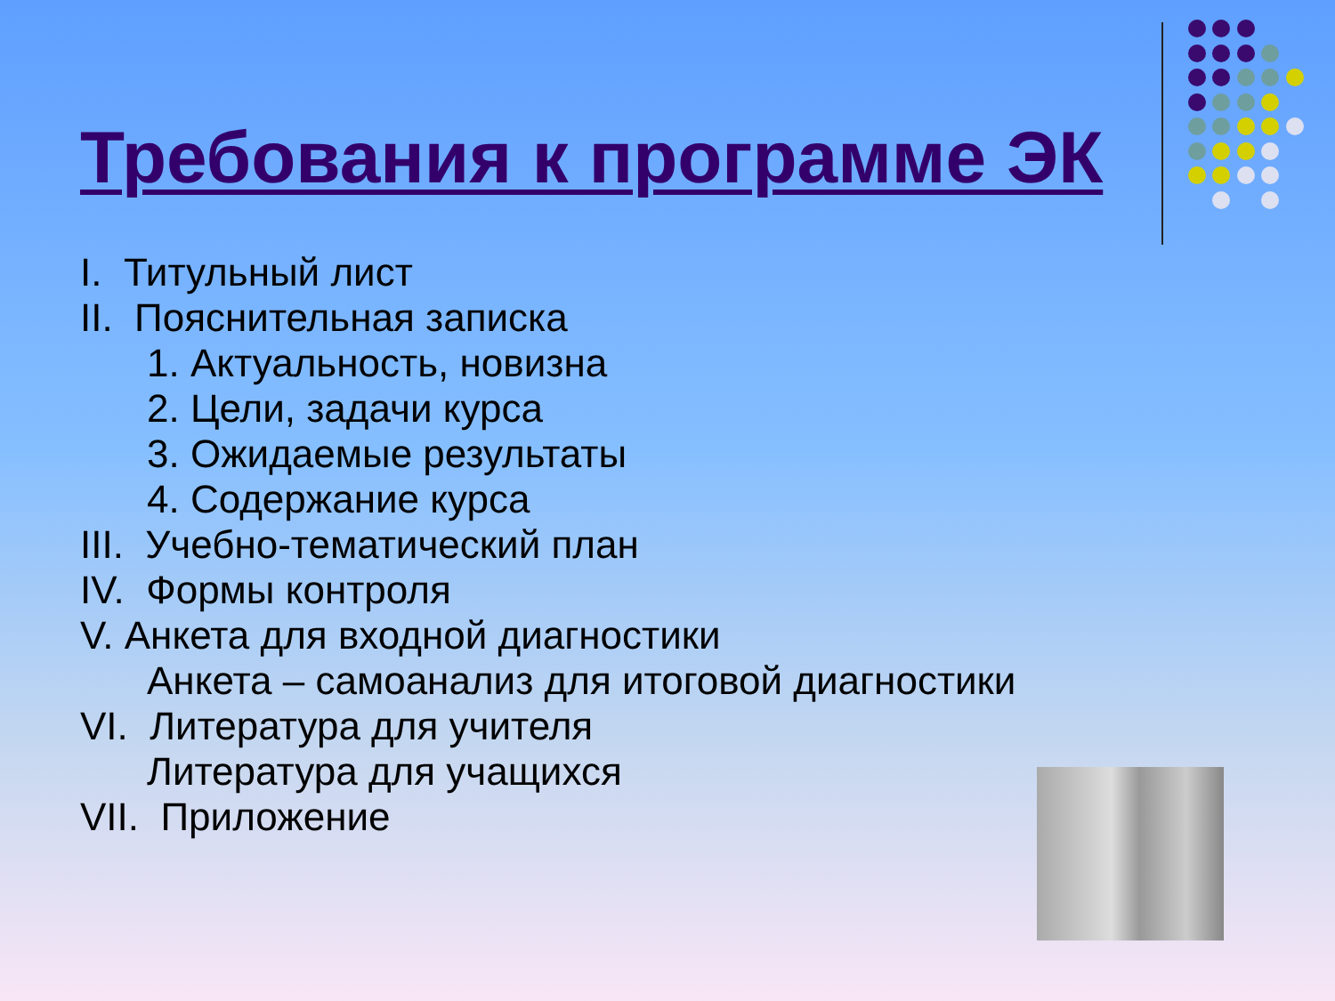Требования к программе ЭК
I. Титульный лист
II. Пояснительная записка
1. Актуальность, новизна
2. Цели, задачи курса
3. Ожидаемые результаты
4. Содержание курса
III. Учебно-тематический план
IV. Формы контроля
V. Анкета для входной диагностики
Анкета – самоанализ для итоговой диагностики
VI. Литература для учителя
Литература для учащихся
VII. Приложение